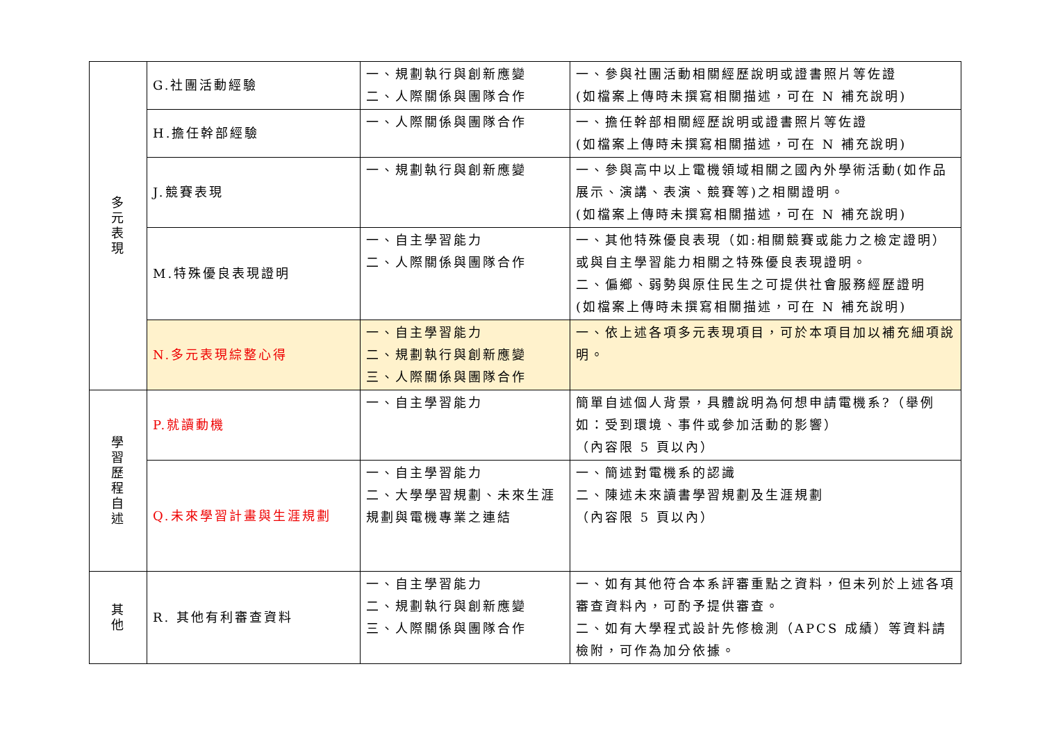| 多 元 表 現 | G.社團活動經驗 | 一、規劃執行與創新應變 二、人際關係與團隊合作 | 一、參與社團活動相關經歷說明或證書照片等佐證 (如檔案上傳時未撰寫相關描述，可在 N 補充說明) |
| | H.擔任幹部經驗 | 一、人際關係與團隊合作 | 一、擔任幹部相關經歷說明或證書照片等佐證 (如檔案上傳時未撰寫相關描述，可在 N 補充說明) |
| | J.競賽表現 | 一、規劃執行與創新應變 | 一、參與高中以上電機領域相關之國內外學術活動(如作品展示、演講、表演、競賽等)之相關證明。 (如檔案上傳時未撰寫相關描述，可在 N 補充說明) |
| | M.特殊優良表現證明 | 一、自主學習能力 二、人際關係與團隊合作 | 一、其他特殊優良表現（如:相關競賽或能力之檢定證明）或與自主學習能力相關之特殊優良表現證明。 二、偏鄉、弱勢與原住民生之可提供社會服務經歷證明 (如檔案上傳時未撰寫相關描述，可在 N 補充說明) |
| | N.多元表現綜整心得 | 一、自主學習能力 二、規劃執行與創新應變 三、人際關係與團隊合作 | 一、依上述各項多元表現項目，可於本項目加以補充細項說明。 |
| 學 習 歷 程 自 述 | P.就讀動機 | 一、自主學習能力 | 簡單自述個人背景，具體說明為何想申請電機系?（舉例如：受到環境、事件或參加活動的影響） （內容限 5 頁以內） |
| | Q.未來學習計畫與生涯規劃 | 一、自主學習能力 二、大學學習規劃、未來生涯規劃與電機專業之連結 | 一、簡述對電機系的認識 二、陳述未來讀書學習規劃及生涯規劃 （內容限 5 頁以內） |
| 其 他 | R. 其他有利審查資料 | 一、自主學習能力 二、規劃執行與創新應變 三、人際關係與團隊合作 | 一、如有其他符合本系評審重點之資料，但未列於上述各項審查資料內，可酌予提供審查。 二、如有大學程式設計先修檢測（APCS 成績）等資料請檢附，可作為加分依據。 |